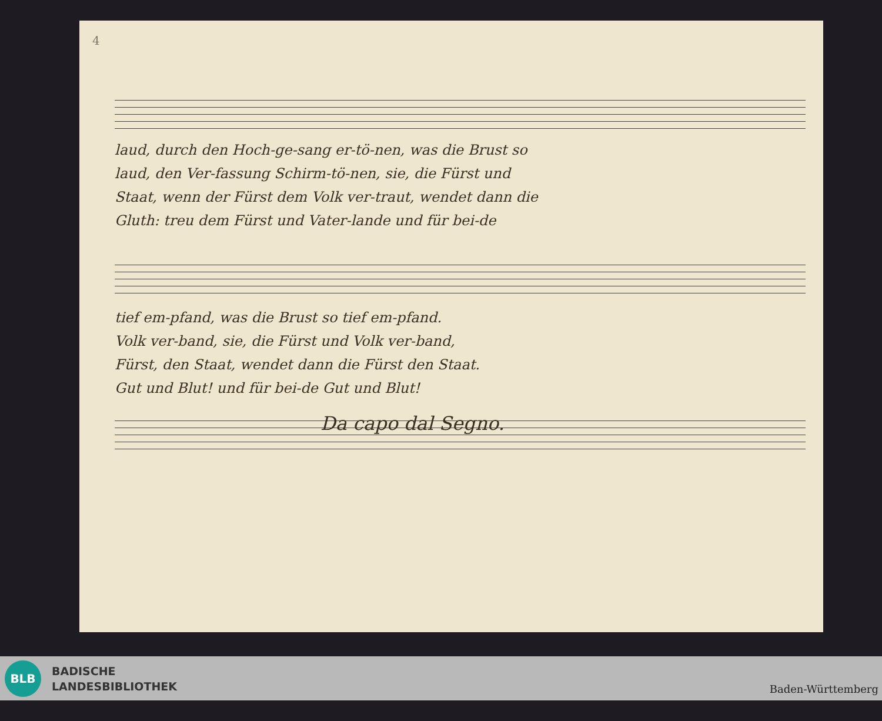4
laud, durch den Hoch-ge-sang er-tö-nen, was die Brust so
laud, den Ver-fassung Schirm-tö-nen, sie, die Fürst und
Staat, wenn der Fürst dem Volk ver-traut, wendet dann die
Gluth: treu dem Fürst und Vater-lande und für bei-de
tief em-pfand, was die Brust so tief em-pfand.
Volk ver-band, sie, die Fürst und Volk ver-band,
Fürst, den Staat, wendet dann die Fürst den Staat.
Gut und Blut! und für bei-de Gut und Blut!
Da capo dal Segno.
BLB
BADISCHE
LANDESBIBLIOTHEK
Baden-Württemberg